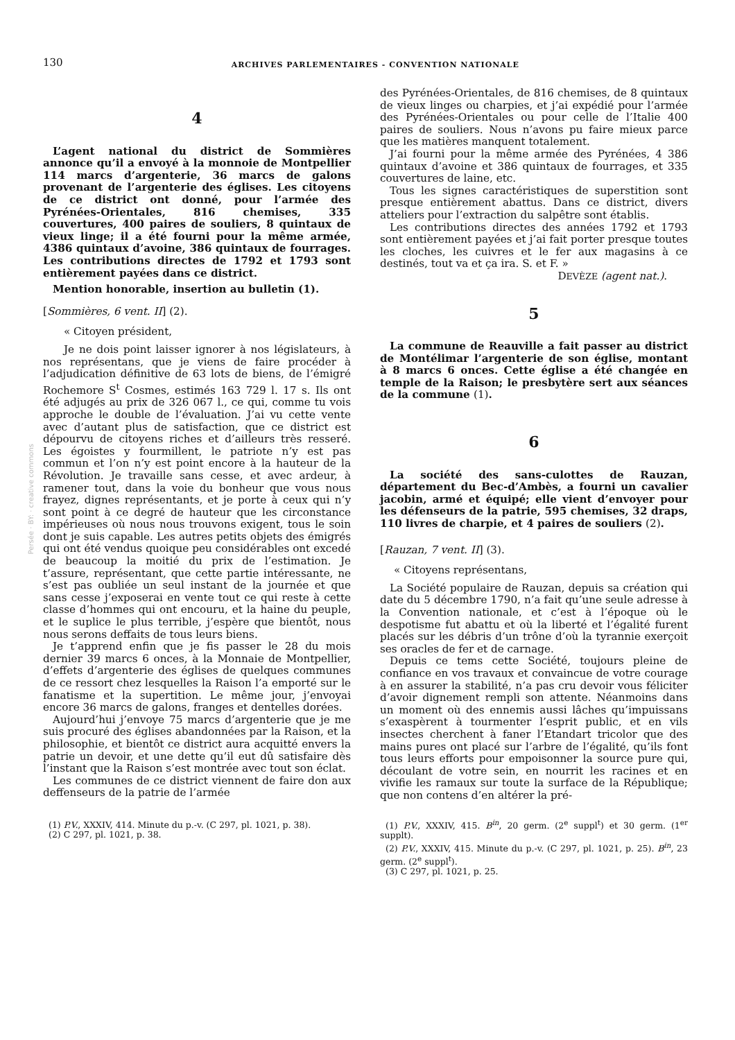130 ARCHIVES PARLEMENTAIRES - CONVENTION NATIONALE
Persée · BY: · creative commons
4
L’agent national du district de Sommières annonce qu’il a envoyé à la monnoie de Montpellier 114 marcs d’argenterie, 36 marcs de galons provenant de l’argenterie des églises. Les citoyens de ce district ont donné, pour l’armée des Pyrénées-Orientales, 816 chemises, 335 couvertures, 400 paires de souliers, 8 quintaux de vieux linge; il a été fourni pour la même armée, 4386 quintaux d’avoine, 386 quintaux de fourrages. Les contributions directes de 1792 et 1793 sont entièrement payées dans ce district.
Mention honorable, insertion au bulletin (1).
[Sommières, 6 vent. II] (2).
« Citoyen président,
Je ne dois point laisser ignorer à nos législateurs, à nos représentans, que je viens de faire procéder à l’adjudication définitive de 63 lots de biens, de l’émigré Rochemore S<sup>t</sup> Cosmes, estimés 163 729 l. 17 s. Ils ont été adjugés au prix de 326 067 l., ce qui, comme tu vois approche le double de l’évaluation. J’ai vu cette vente avec d’autant plus de satisfaction, que ce district est dépourvu de citoyens riches et d’ailleurs très resseré. Les égoistes y fourmillent, le patriote n’y est pas commun et l’on n’y est point encore à la hauteur de la Révolution. Je travaille sans cesse, et avec ardeur, à ramener tout, dans la voie du bonheur que vous nous frayez, dignes représentants, et je porte à ceux qui n’y sont point à ce degré de hauteur que les circonstance impérieuses où nous nous trouvons exigent, tous le soin dont je suis capable. Les autres petits objets des émigrés qui ont été vendus quoique peu considérables ont excedé de beaucoup la moitié du prix de l’estimation. Je t’assure, représentant, que cette partie intéressante, ne s’est pas oubliée un seul instant de la journée et que sans cesse j’exposerai en vente tout ce qui reste à cette classe d’hommes qui ont encouru, et la haine du peuple, et le suplice le plus terrible, j’espère que bientôt, nous nous serons deffaits de tous leurs biens.
Je t’apprend enfin que je fis passer le 28 du mois dernier 39 marcs 6 onces, à la Monnaie de Montpellier, d’effets d’argenterie des églises de quelques communes de ce ressort chez lesquelles la Raison l’a emporté sur le fanatisme et la supertition. Le même jour, j’envoyai encore 36 marcs de galons, franges et dentelles dorées.
Aujourd’hui j’envoye 75 marcs d’argenterie que je me suis procuré des églises abandonnées par la Raison, et la philosophie, et bientôt ce district aura acquitté envers la patrie un devoir, et une dette qu’il eut dû satisfaire dès l’instant que la Raison s’est montrée avec tout son éclat.
Les communes de ce district viennent de faire don aux deffenseurs de la patrie de l’armée
(1) P.V., XXXIV, 414. Minute du p.-v. (C 297, pl. 1021, p. 38).
(2) C 297, pl. 1021, p. 38.
des Pyrénées-Orientales, de 816 chemises, de 8 quintaux de vieux linges ou charpies, et j’ai expédié pour l’armée des Pyrénées-Orientales ou pour celle de l’Italie 400 paires de souliers. Nous n’avons pu faire mieux parce que les matières manquent totalement.
J’ai fourni pour la même armée des Pyrénées, 4 386 quintaux d’avoine et 386 quintaux de fourrages, et 335 couvertures de laine, etc.
Tous les signes caractéristiques de superstition sont presque entièrement abattus. Dans ce district, divers atteliers pour l’extraction du salpêtre sont établis.
Les contributions directes des années 1792 et 1793 sont entièrement payées et j’ai fait porter presque toutes les cloches, les cuivres et le fer aux magasins à ce destinés, tout va et ça ira. S. et F. »
DEVÈZE (agent nat.).
5
La commune de Reauville a fait passer au district de Montélimar l’argenterie de son église, montant à 8 marcs 6 onces. Cette église a été changée en temple de la Raison; le presbytère sert aux séances de la commune (1).
6
La société des sans-culottes de Rauzan, département du Bec-d’Ambès, a fourni un cavalier jacobin, armé et équipé; elle vient d’envoyer pour les défenseurs de la patrie, 595 chemises, 32 draps, 110 livres de charpie, et 4 paires de souliers (2).
[Rauzan, 7 vent. II] (3).
« Citoyens représentans,
La Société populaire de Rauzan, depuis sa création qui date du 5 décembre 1790, n’a fait qu’une seule adresse à la Convention nationale, et c’est à l’époque où le despotisme fut abattu et où la liberté et l’égalité furent placés sur les débris d’un trône d’où la tyrannie exerçoit ses oracles de fer et de carnage.
Depuis ce tems cette Société, toujours pleine de confiance en vos travaux et convaincue de votre courage à en assurer la stabilité, n’a pas cru devoir vous féliciter d’avoir dignement rempli son attente. Néanmoins dans un moment où des ennemis aussi lâches qu’impuissans s’exaspèrent à tourmenter l’esprit public, et en vils insectes cherchent à faner l’Etandart tricolor que des mains pures ont placé sur l’arbre de l’égalité, qu’ils font tous leurs efforts pour empoisonner la source pure qui, découlant de votre sein, en nourrit les racines et en vivifie les ramaux sur toute la surface de la République; que non contens d’en altérer la pré-
(1) P.V., XXXIV, 415. B<sup>in</sup>, 20 germ. (2<sup>e</sup> suppl<sup>t</sup>) et 30 germ. (1<sup>er</sup> supplt).
(2) P.V., XXXIV, 415. Minute du p.-v. (C 297, pl. 1021, p. 25). B<sup>in</sup>, 23 germ. (2<sup>e</sup> suppl<sup>t</sup>).
(3) C 297, pl. 1021, p. 25.